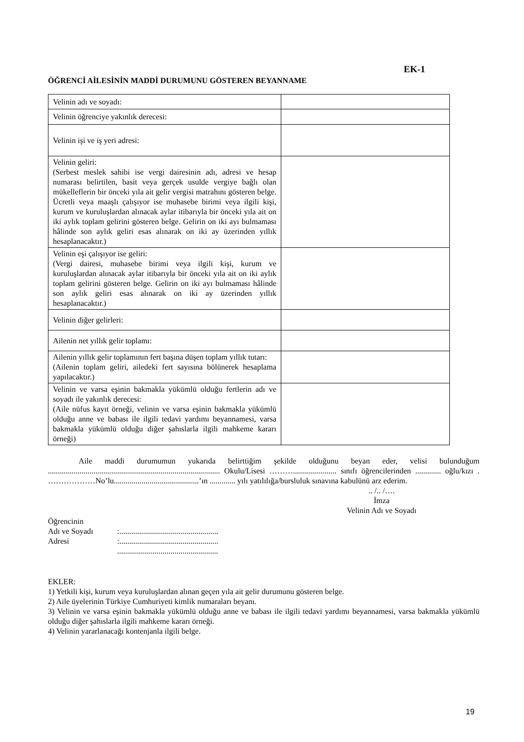EK-1
ÖĞRENCİ AİLESİNİN MADDİ DURUMUNU GÖSTEREN BEYANNAME
| Velinin adı ve soyadı: | |
| Velinin öğrenciye yakınlık derecesi: | |
| Velinin işi ve iş yeri adresi: | |
| Velinin geliri: (Serbest meslek sahibi ise vergi dairesinin adı, adresi ve hesap numarası belirtilen, basit veya gerçek usulde vergiye bağlı olan mükelleflerin bir önceki yıla ait gelir vergisi matrahını gösteren belge. Ücretli veya maaşlı çalışıyor ise muhasebe birimi veya ilgili kişi, kurum ve kuruluşlardan alınacak aylar itibarıyla bir önceki yıla ait on iki aylık toplam gelirini gösteren belge. Gelirin on iki ayı bulmaması hâlinde son aylık geliri esas alınarak on iki ay üzerinden yıllık hesaplanacaktır.) | |
| Velinin eşi çalışıyor ise geliri: (Vergi dairesi, muhasebe birimi veya ilgili kişi, kurum ve kuruluşlardan alınacak aylar itibarıyla bir önceki yıla ait on iki aylık toplam gelirini gösteren belge. Gelirin on iki ayı bulmaması hâlinde son aylık geliri esas alınarak on iki ay üzerinden yıllık hesaplanacaktır.) | |
| Velinin diğer gelirleri: | |
| Ailenin net yıllık gelir toplamı: | |
| Ailenin yıllık gelir toplamının fert başına düşen toplam yıllık tutarı: (Ailenin toplam geliri, ailedeki fert sayısına bölünerek hesaplama yapılacaktır.) | |
| Velinin ve varsa eşinin bakmakla yükümlü olduğu fertlerin adı ve soyadı ile yakınlık derecesi: (Aile nüfus kayıt örneği, velinin ve varsa eşinin bakmakla yükümlü olduğu anne ve babası ile ilgili tedavi yardımı beyannamesi, varsa bakmakla yükümlü olduğu diğer şahıslarla ilgili mahkeme kararı örneği) | |
Aile maddi durumumun yukarıda belirttiğim şekilde olduğunu beyan eder, velisi bulunduğum ....................................................................................... Okulu/Lisesi ………...................... sınıfı öğrencilerinden ............. oğlu/kızı . ………………No’lu...........................................’ın ............. yılı yatılılığa/bursluluk sınavına kabulünü arz ederim.
.. /.. /….
İmza
Velinin Adı ve Soyadı
| Öğrencinin | |
| Adı ve Soyadı | :.................................................. |
| Adresi | :.................................................. |
| | ................................................... |
EKLER:
1) Yetkili kişi, kurum veya kuruluşlardan alınan geçen yıla ait gelir durumunu gösteren belge.
2) Aile üyelerinin Türkiye Cumhuriyeti kimlik numaraları beyanı.
3) Velinin ve varsa eşinin bakmakla yükümlü olduğu anne ve babası ile ilgili tedavi yardımı beyannamesi, varsa bakmakla yükümlü olduğu diğer şahıslarla ilgili mahkeme kararı örneği.
4) Velinin yararlanacağı kontenjanla ilgili belge.
19